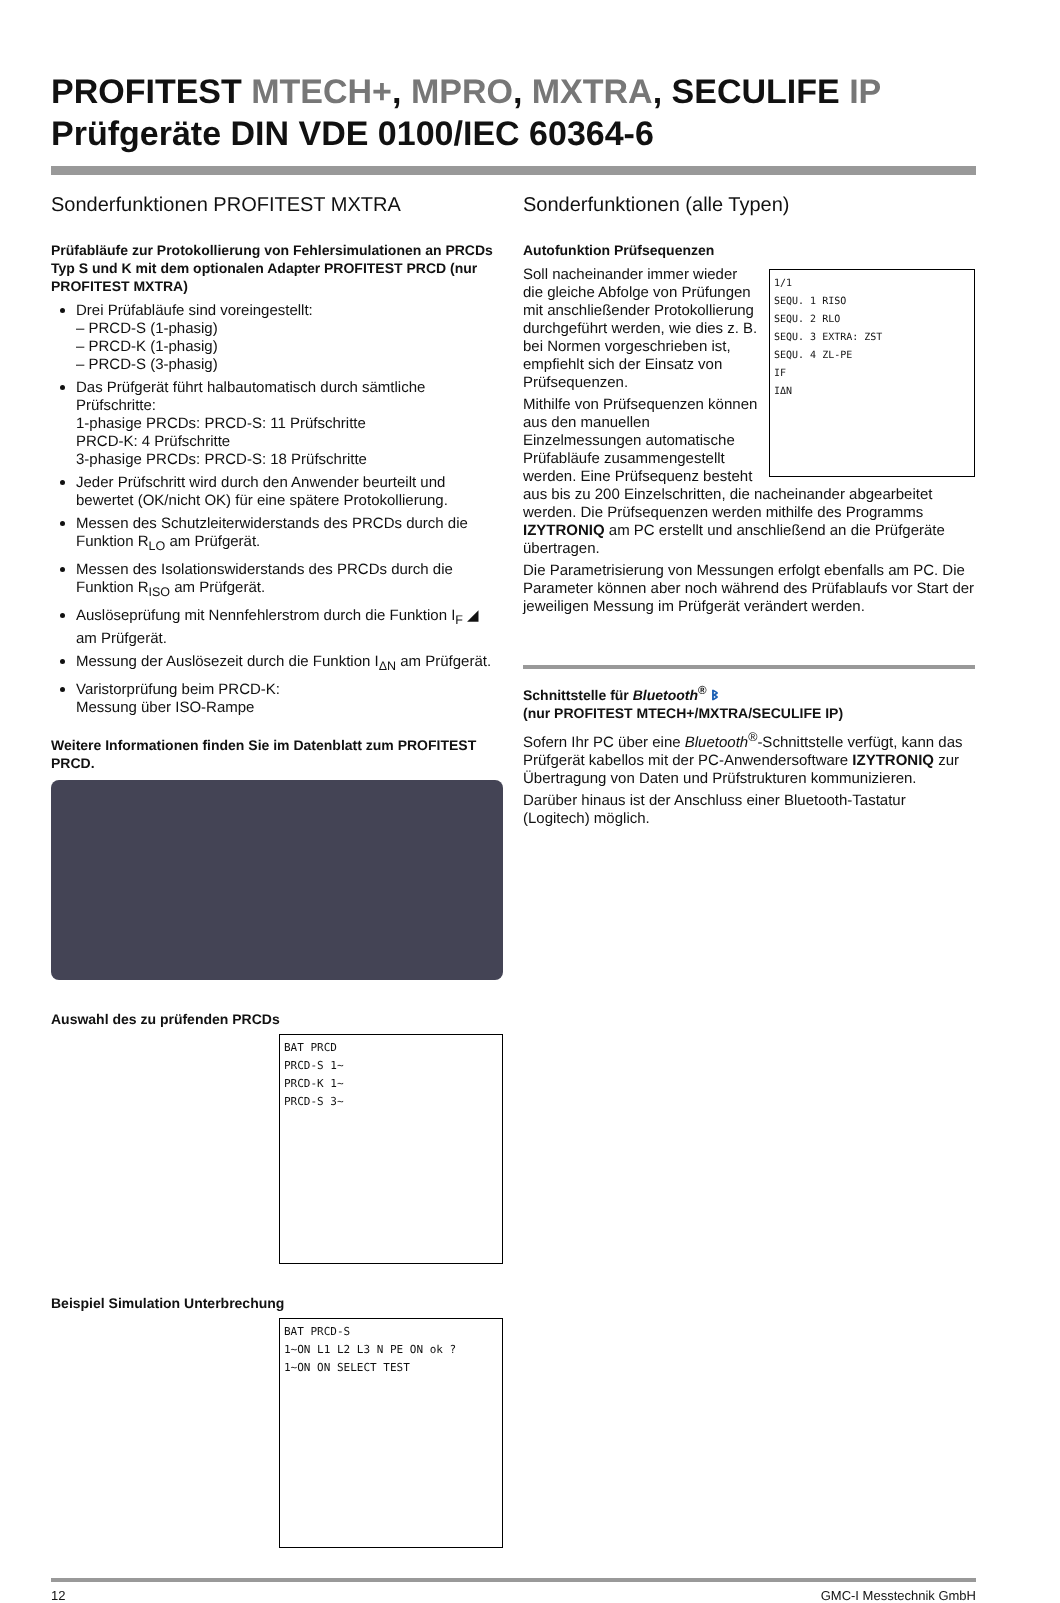PROFITEST MTECH+, MPRO, MXTRA, SECULIFE IP
Prüfgeräte DIN VDE 0100/IEC 60364-6
Sonderfunktionen PROFITEST MXTRA
Prüfabläufe zur Protokollierung von Fehlersimulationen an PRCDs Typ S und K mit dem optionalen Adapter PROFITEST PRCD (nur PROFITEST MXTRA)
Drei Prüfabläufe sind voreingestellt:
– PRCD-S (1-phasig)
– PRCD-K (1-phasig)
– PRCD-S (3-phasig)
Das Prüfgerät führt halbautomatisch durch sämtliche Prüfschritte:
1-phasige PRCDs: PRCD-S: 11 Prüfschritte
PRCD-K: 4 Prüfschritte
3-phasige PRCDs: PRCD-S: 18 Prüfschritte
Jeder Prüfschritt wird durch den Anwender beurteilt und bewertet (OK/nicht OK) für eine spätere Protokollierung.
Messen des Schutzleiterwiderstands des PRCDs durch die Funktion R<sub>LO</sub> am Prüfgerät.
Messen des Isolationswiderstands des PRCDs durch die Funktion R<sub>ISO</sub> am Prüfgerät.
Auslöseprüfung mit Nennfehlerstrom durch die Funktion I<sub>F</sub> ◢ am Prüfgerät.
Messung der Auslösezeit durch die Funktion I<sub>ΔN</sub> am Prüfgerät.
Varistorprüfung beim PRCD-K:
Messung über ISO-Rampe
Weitere Informationen finden Sie im Datenblatt zum PROFITEST PRCD.
Auswahl des zu prüfenden PRCDs
BAT PRCD
PRCD-S 1~
PRCD-K 1~
PRCD-S 3~
Beispiel Simulation Unterbrechung
BAT PRCD-S
1~ON L1 L2 L3 N PE ON ok ?
1~ON ON SELECT TEST
Sonderfunktionen (alle Typen)
Autofunktion Prüfsequenzen
1/1
SEQU. 1 RISO
SEQU. 2 RLO
SEQU. 3 EXTRA: ZST
SEQU. 4 ZL-PE
IF
IΔN
Soll nacheinander immer wieder die gleiche Abfolge von Prüfungen mit anschließender Protokollierung durchgeführt werden, wie dies z. B. bei Normen vorgeschrieben ist, empfiehlt sich der Einsatz von Prüfsequenzen.
Mithilfe von Prüfsequenzen können aus den manuellen Einzelmessungen automatische Prüfabläufe zusammengestellt werden. Eine Prüfsequenz besteht aus bis zu 200 Einzelschritten, die nacheinander abgearbeitet werden. Die Prüfsequenzen werden mithilfe des Programms IZYTRONIQ am PC erstellt und anschließend an die Prüfgeräte übertragen.
Die Parametrisierung von Messungen erfolgt ebenfalls am PC. Die Parameter können aber noch während des Prüfablaufs vor Start der jeweiligen Messung im Prüfgerät verändert werden.
Schnittstelle für Bluetooth<sup>®</sup> ᛒ
(nur PROFITEST MTECH+/MXTRA/SECULIFE IP)
Sofern Ihr PC über eine Bluetooth<sup>®</sup>-Schnittstelle verfügt, kann das Prüfgerät kabellos mit der PC-Anwendersoftware IZYTRONIQ zur Übertragung von Daten und Prüfstrukturen kommunizieren.
Darüber hinaus ist der Anschluss einer Bluetooth-Tastatur (Logitech) möglich.
12 GMC-I Messtechnik GmbH